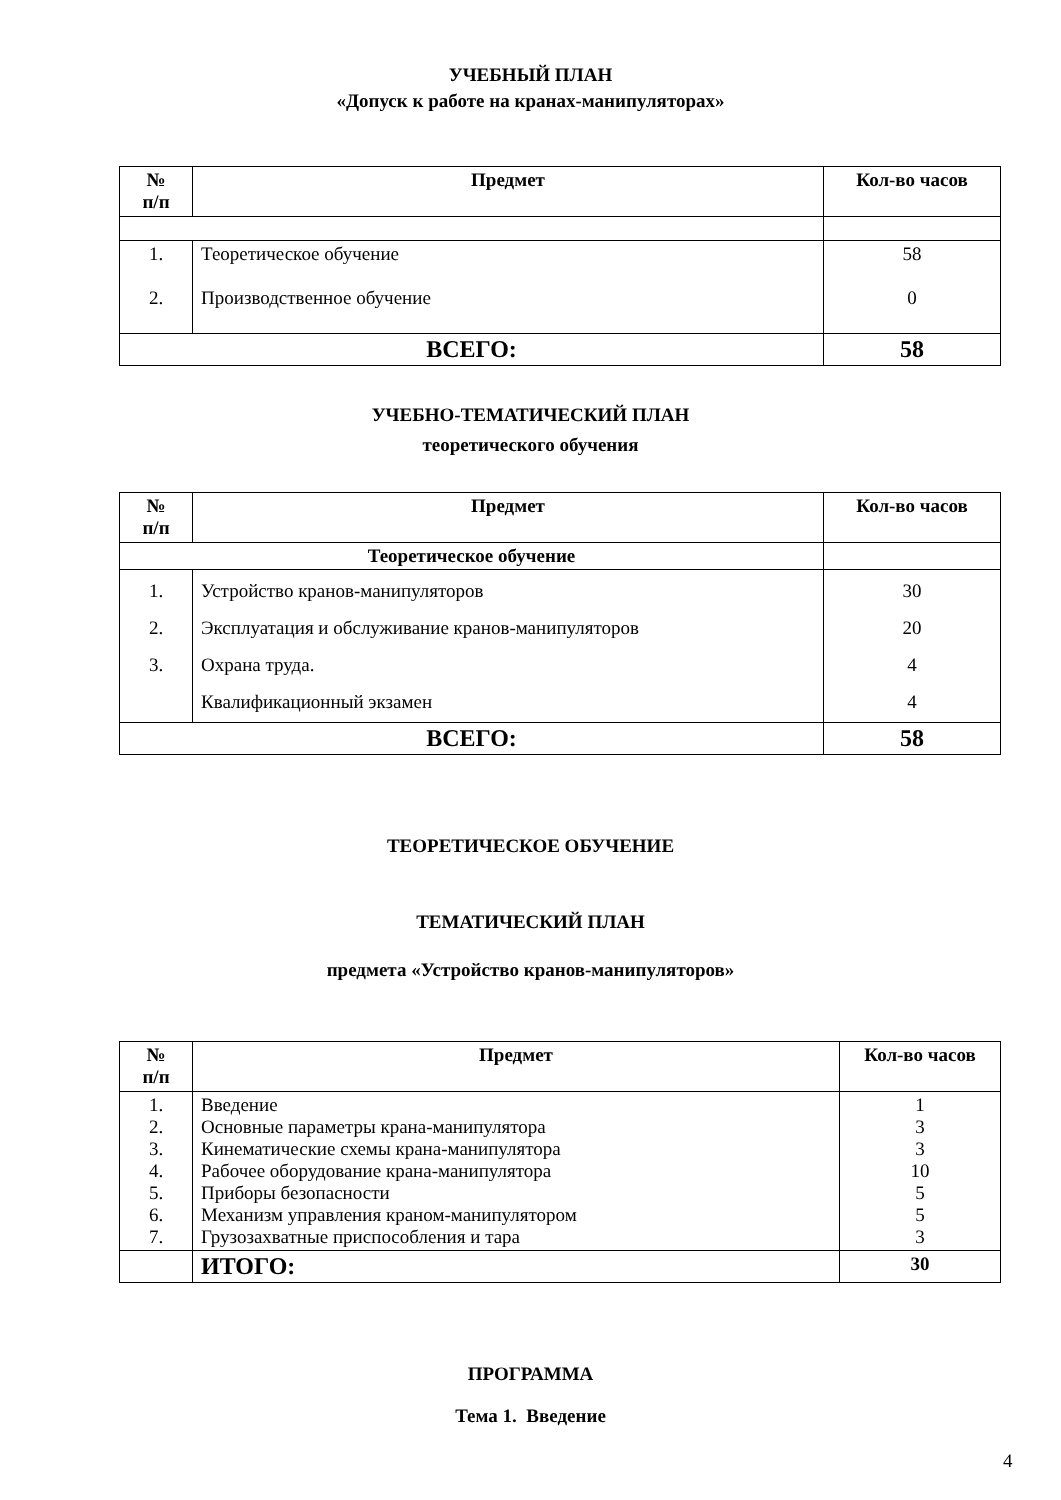УЧЕБНЫЙ ПЛАН
«Допуск к работе на кранах-манипуляторах»
| № п/п | Предмет | Кол-во часов |
| --- | --- | --- |
| 1. 2. | Теоретическое обучение Производственное обучение | 58 0 |
| ВСЕГО: | | 58 |
УЧЕБНО-ТЕМАТИЧЕСКИЙ ПЛАН
теоретического обучения
| № п/п | Предмет | Кол-во часов |
| --- | --- | --- |
| Теоретическое обучение | | |
| 1. 2. 3. | Устройство кранов-манипуляторов Эксплуатация и обслуживание кранов-манипуляторов Охрана труда. Квалификационный экзамен | 30 20 4 4 |
| ВСЕГО: | | 58 |
ТЕОРЕТИЧЕСКОЕ ОБУЧЕНИЕ
ТЕМАТИЧЕСКИЙ ПЛАН
предмета «Устройство кранов-манипуляторов»
| № п/п | Предмет | Кол-во часов |
| --- | --- | --- |
| 1. 2. 3. 4. 5. 6. 7. | Введение Основные параметры крана-манипулятора Кинематические схемы крана-манипулятора Рабочее оборудование крана-манипулятора Приборы безопасности Механизм управления краном-манипулятором Грузозахватные приспособления и тара | 1 3 3 10 5 5 3 |
| | ИТОГО: | 30 |
ПРОГРАММА
Тема 1. Введение
4